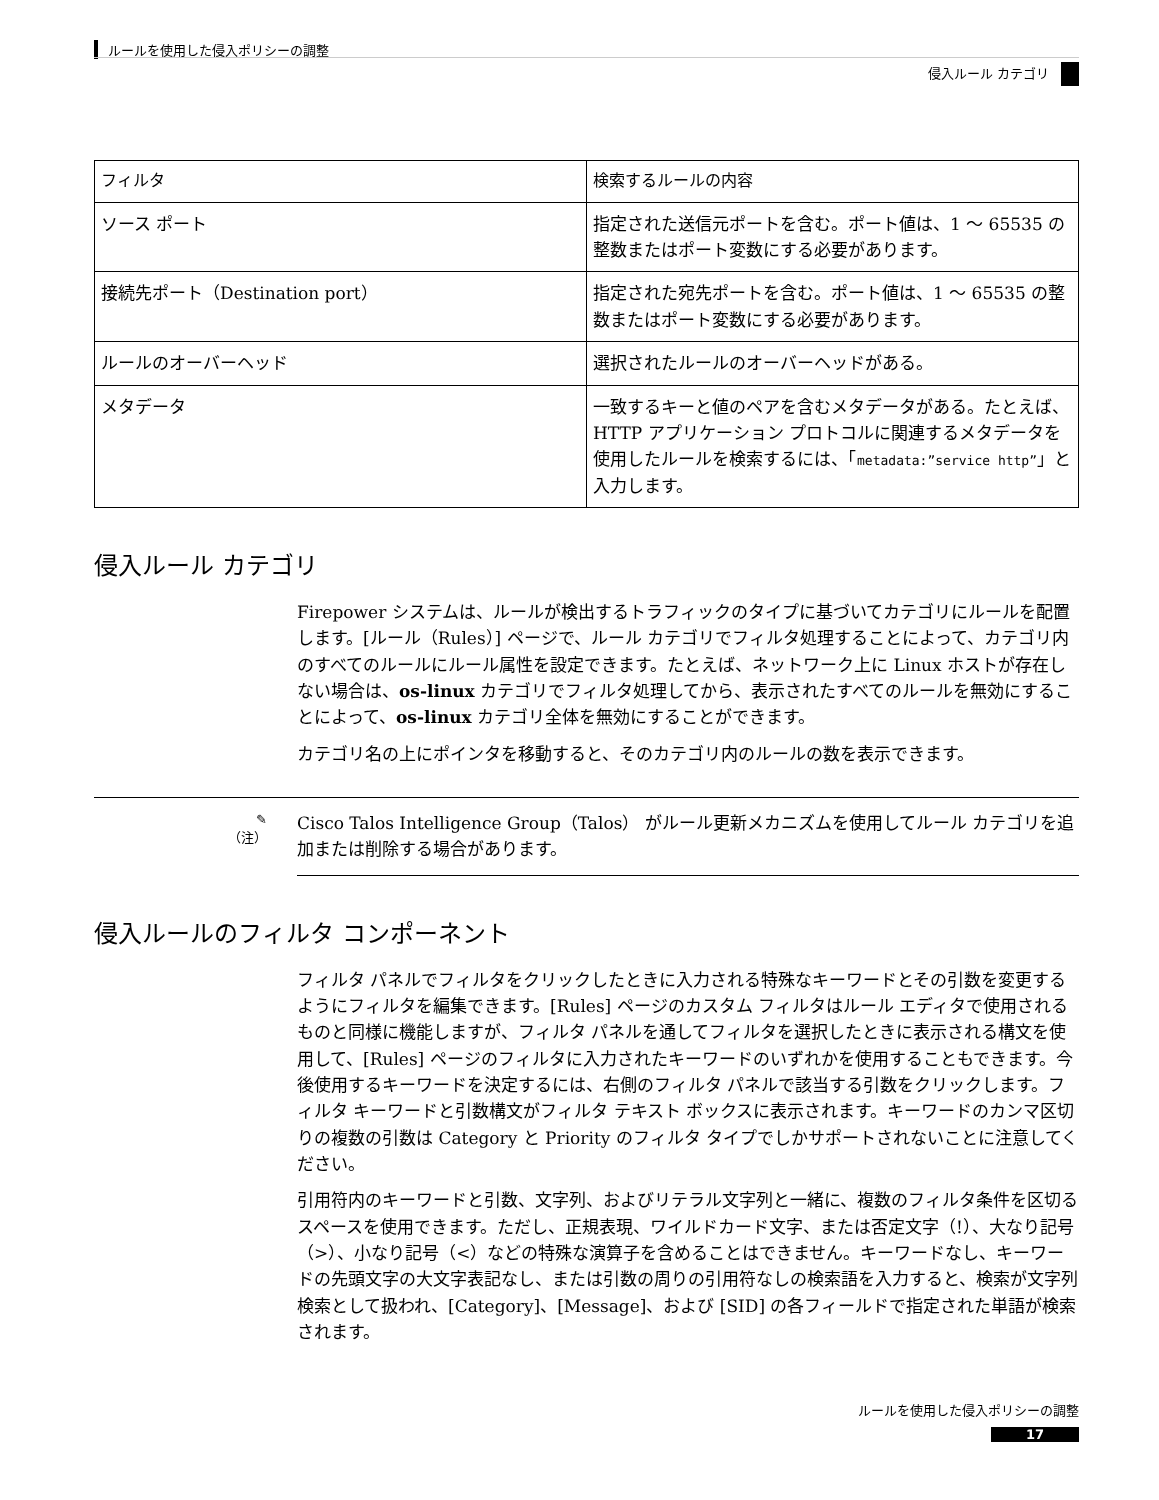ルールを使用した侵入ポリシーの調整
侵入ルール カテゴリ
| フィルタ | 検索するルールの内容 |
| --- | --- |
| ソース ポート | 指定された送信元ポートを含む。ポート値は、1 ～ 65535 の整数またはポート変数にする必要があります。 |
| 接続先ポート（Destination port） | 指定された宛先ポートを含む。ポート値は、1 ～ 65535 の整数またはポート変数にする必要があります。 |
| ルールのオーバーヘッド | 選択されたルールのオーバーヘッドがある。 |
| メタデータ | 一致するキーと値のペアを含むメタデータがある。たとえば、HTTP アプリケーション プロトコルに関連するメタデータを使用したルールを検索するには、「 metadata:”service http” 」と入力します。 |
侵入ルール カテゴリ
Firepower システムは、ルールが検出するトラフィックのタイプに基づいてカテゴリにルールを配置します。[ルール（Rules）] ページで、ルール カテゴリでフィルタ処理することによって、カテゴリ内のすべてのルールにルール属性を設定できます。たとえば、ネットワーク上に Linux ホストが存在しない場合は、os-linux カテゴリでフィルタ処理してから、表示されたすべてのルールを無効にすることによって、os-linux カテゴリ全体を無効にすることができます。
カテゴリ名の上にポインタを移動すると、そのカテゴリ内のルールの数を表示できます。
✎
（注）
Cisco Talos Intelligence Group（Talos） がルール更新メカニズムを使用してルール カテゴリを追加または削除する場合があります。
侵入ルールのフィルタ コンポーネント
フィルタ パネルでフィルタをクリックしたときに入力される特殊なキーワードとその引数を変更するようにフィルタを編集できます。[Rules] ページのカスタム フィルタはルール エディタで使用されるものと同様に機能しますが、フィルタ パネルを通してフィルタを選択したときに表示される構文を使用して、[Rules] ページのフィルタに入力されたキーワードのいずれかを使用することもできます。今後使用するキーワードを決定するには、右側のフィルタ パネルで該当する引数をクリックします。フィルタ キーワードと引数構文がフィルタ テキスト ボックスに表示されます。キーワードのカンマ区切りの複数の引数は Category と Priority のフィルタ タイプでしかサポートされないことに注意してください。
引用符内のキーワードと引数、文字列、およびリテラル文字列と一緒に、複数のフィルタ条件を区切るスペースを使用できます。ただし、正規表現、ワイルドカード文字、または否定文字（!）、大なり記号（>）、小なり記号（<）などの特殊な演算子を含めることはできません。キーワードなし、キーワードの先頭文字の大文字表記なし、または引数の周りの引用符なしの検索語を入力すると、検索が文字列検索として扱われ、[Category]、[Message]、および [SID] の各フィールドで指定された単語が検索されます。
ルールを使用した侵入ポリシーの調整
17